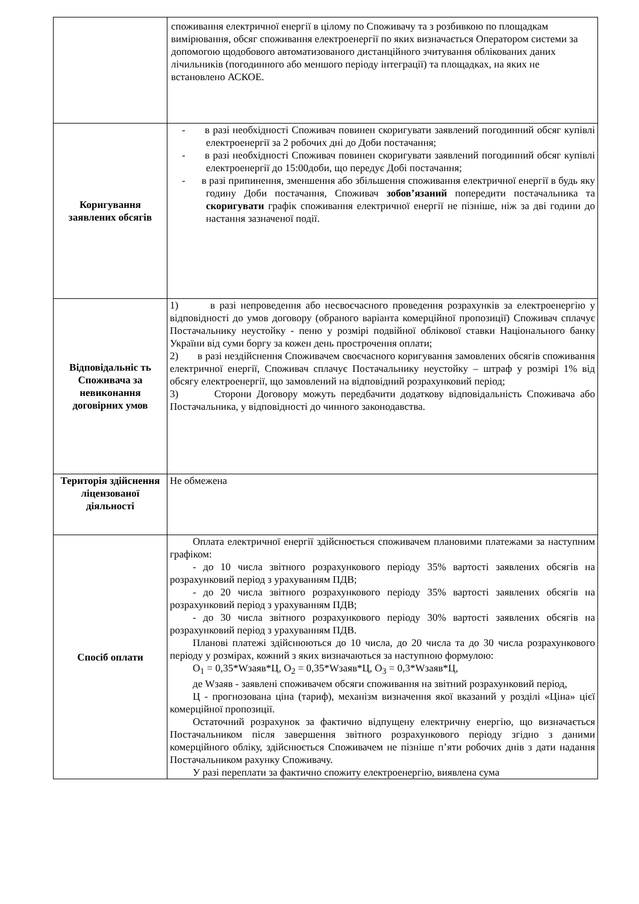| | споживання електричної енергії в цілому по Споживачу та з розбивкою по площадкам вимірювання, обсяг споживання електроенергії по яких визначається Оператором системи за допомогою щодобового автоматизованого дистанційного зчитування облікованих даних лічильників (погодинного або меншого періоду інтеграції) та площадках, на яких не встановлено АСКОЕ. |
| Коригування заявлених обсягів | - в разі необхідності Споживач повинен скоригувати заявлений погодинний обсяг купівлі електроенергії за 2 робочих дні до Доби постачання; - в разі необхідності Споживач повинен скоригувати заявлений погодинний обсяг купівлі електроенергії до 15:00доби, що передує Добі постачання; - в разі припинення, зменшення або збільшення споживання електричної енергії в будь яку годину Доби постачання, Споживач зобов’язаний попередити постачальника та скоригувати графік споживання електричної енергії не пізніше, ніж за дві години до настання зазначеної події. |
| Відповідальніс ть Споживача за невиконання договірних умов | 1) в разі непроведення або несвоєчасного проведення розрахунків за електроенергію у відповідності до умов договору (обраного варіанта комерційної пропозиції) Споживач сплачує Постачальнику неустойку - пеню у розмірі подвійної облікової ставки Національного банку України від суми боргу за кожен день прострочення оплати; 2) в разі нездійснення Споживачем своєчасного коригування замовлених обсягів споживання електричної енергії, Споживач сплачує Постачальнику неустойку – штраф у розмірі 1% від обсягу електроенергії, що замовлений на відповідний розрахунковий період; 3) Сторони Договору можуть передбачити додаткову відповідальність Споживача або Постачальника, у відповідності до чинного законодавства. |
| Територія здійснення ліцензованої діяльності | Не обмежена |
| Спосіб оплати | Оплата електричної енергії здійснюється споживачем плановими платежами за наступним графіком: - до 10 числа звітного розрахункового періоду 35% вартості заявлених обсягів на розрахунковий період з урахуванням ПДВ; - до 20 числа звітного розрахункового періоду 35% вартості заявлених обсягів на розрахунковий період з урахуванням ПДВ; - до 30 числа звітного розрахункового періоду 30% вартості заявлених обсягів на розрахунковий період з урахуванням ПДВ. Планові платежі здійснюються до 10 числа, до 20 числа та до 30 числа розрахункового періоду у розмірах, кожний з яких визначаються за наступною формулою: О<sub>1</sub> = 0,35*Wзаяв*Ц, О<sub>2</sub> = 0,35*Wзаяв*Ц, О<sub>3</sub> = 0,3*Wзаяв*Ц, де Wзаяв - заявлені споживачем обсяги споживання на звітний розрахунковий період, Ц - прогнозована ціна (тариф), механізм визначення якої вказаний у розділі «Ціна» цієї комерційної пропозиції. Остаточний розрахунок за фактично відпущену електричну енергію, що визначається Постачальником після завершення звітного розрахункового періоду згідно з даними комерційного обліку, здійснюється Споживачем не пізніше п’яти робочих днів з дати надання Постачальником рахунку Споживачу. У разі переплати за фактично спожиту електроенергію, виявлена сума |